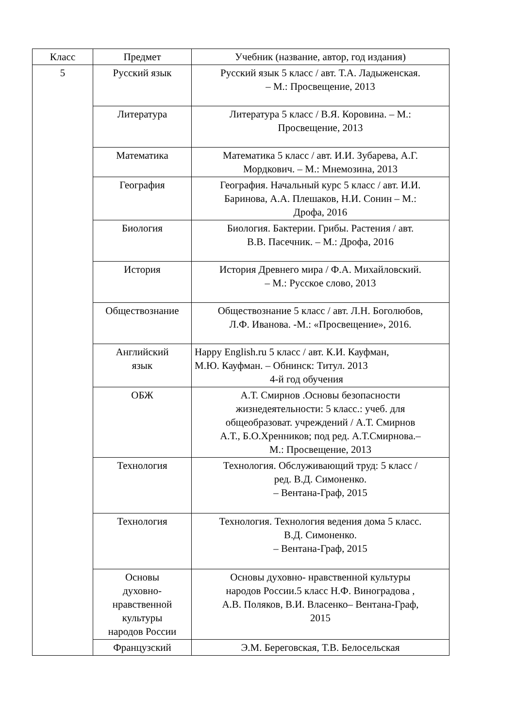| Класс | Предмет | Учебник (название, автор, год издания) |
| --- | --- | --- |
| 5 | Русский язык | Русский язык 5 класс / авт. Т.А. Ладыженская. – М.: Просвещение, 2013 |
| | Литература | Литература 5 класс / В.Я. Коровина. – М.: Просвещение, 2013 |
| | Математика | Математика 5 класс / авт. И.И. Зубарева, А.Г. Мордкович. – М.: Мнемозина, 2013 |
| | География | География. Начальный курс 5 класс / авт. И.И. Баринова, А.А. Плешаков, Н.И. Сонин – М.: Дрофа, 2016 |
| | Биология | Биология. Бактерии. Грибы. Растения / авт. В.В. Пасечник. – М.: Дрофа, 2016 |
| | История | История Древнего мира / Ф.А. Михайловский. – М.: Русское слово, 2013 |
| | Обществознание | Обществознание 5 класс / авт. Л.Н. Боголюбов, Л.Ф. Иванова. -М.: «Просвещение», 2016. |
| | Английский язык | Happy English.ru 5 класс / авт. К.И. Кауфман, М.Ю. Кауфман. – Обнинск: Титул. 2013 4-й год обучения |
| | ОБЖ | А.Т. Смирнов .Основы безопасности жизнедеятельности: 5 класс.: учеб. для общеобразоват. учреждений / А.Т. Смирнов А.Т., Б.О.Хренников; под ред. А.Т.Смирнова.– М.: Просвещение, 2013 |
| | Технология | Технология. Обслуживающий труд: 5 класс / ред. В.Д. Симоненко. – Вентана-Граф, 2015 |
| | Технология | Технология. Технология ведения дома 5 класс. В.Д. Симоненко. – Вентана-Граф, 2015 |
| | Основы духовно- нравственной культуры народов России | Основы духовно- нравственной культуры народов России.5 класс Н.Ф. Виноградова , А.В. Поляков, В.И. Власенко– Вентана-Граф, 2015 |
| | Французский | Э.М. Береговская, Т.В. Белосельская |